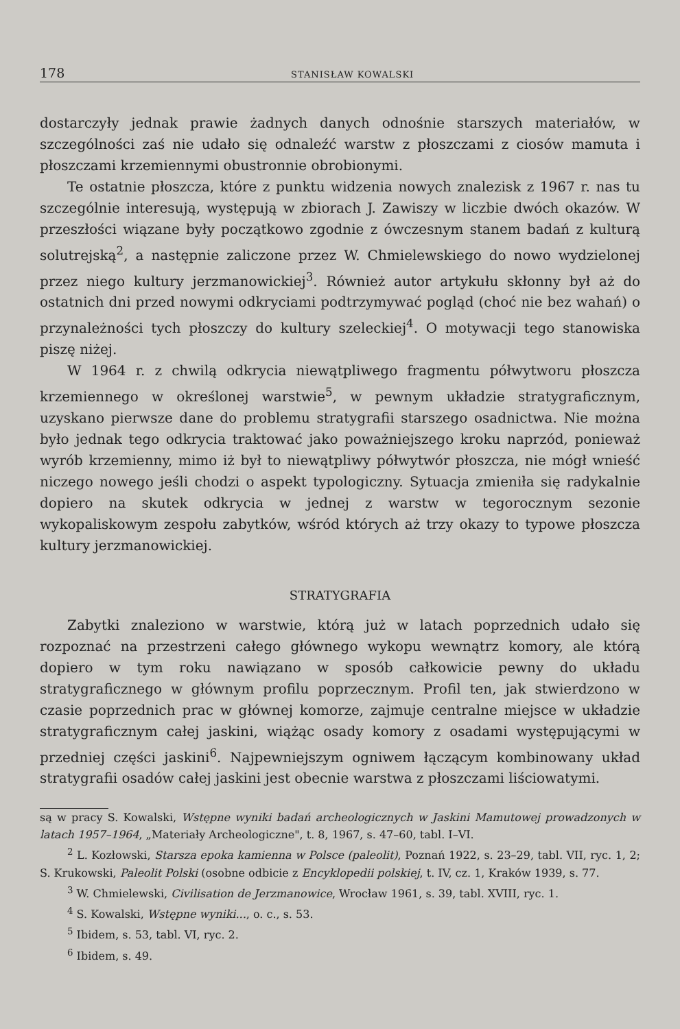178 STANISŁAW KOWALSKI
dostarczyły jednak prawie żadnych danych odnośnie starszych materiałów, w szczególności zaś nie udało się odnaleźć warstw z płoszczami z ciosów mamuta i płoszczami krzemiennymi obustronnie obrobionymi.
Te ostatnie płoszcza, które z punktu widzenia nowych znalezisk z 1967 r. nas tu szczególnie interesują, występują w zbiorach J. Zawiszy w liczbie dwóch okazów. W przeszłości wiązane były początkowo zgodnie z ówczesnym stanem badań z kulturą solutrejską<sup>2</sup>, a następnie zaliczone przez W. Chmielewskiego do nowo wydzielonej przez niego kultury jerzmanowickiej<sup>3</sup>. Również autor artykułu skłonny był aż do ostatnich dni przed nowymi odkryciami podtrzymywać pogląd (choć nie bez wahań) o przynależności tych płoszczy do kultury szeleckiej<sup>4</sup>. O motywacji tego stanowiska piszę niżej.
W 1964 r. z chwilą odkrycia niewątpliwego fragmentu półwytworu płoszcza krzemiennego w określonej warstwie<sup>5</sup>, w pewnym układzie stratygraficznym, uzyskano pierwsze dane do problemu stratygrafii starszego osadnictwa. Nie można było jednak tego odkrycia traktować jako poważniejszego kroku naprzód, ponieważ wyrób krzemienny, mimo iż był to niewątpliwy półwytwór płoszcza, nie mógł wnieść niczego nowego jeśli chodzi o aspekt typologiczny. Sytuacja zmieniła się radykalnie dopiero na skutek odkrycia w jednej z warstw w tegorocznym sezonie wykopaliskowym zespołu zabytków, wśród których aż trzy okazy to typowe płoszcza kultury jerzmanowickiej.
STRATYGRAFIA
Zabytki znaleziono w warstwie, którą już w latach poprzednich udało się rozpoznać na przestrzeni całego głównego wykopu wewnątrz komory, ale którą dopiero w tym roku nawiązano w sposób całkowicie pewny do układu stratygraficznego w głównym profilu poprzecznym. Profil ten, jak stwierdzono w czasie poprzednich prac w głównej komorze, zajmuje centralne miejsce w układzie stratygraficznym całej jaskini, wiążąc osady komory z osadami występującymi w przedniej części jaskini<sup>6</sup>. Najpewniejszym ogniwem łączącym kombinowany układ stratygrafii osadów całej jaskini jest obecnie warstwa z płoszczami liściowatymi.
są w pracy S. Kowalski, Wstępne wyniki badań archeologicznych w Jaskini Mamutowej prowadzonych w latach 1957–1964, „Materiały Archeologiczne", t. 8, 1967, s. 47–60, tabl. I–VI.
<sup>2</sup> L. Kozłowski, Starsza epoka kamienna w Polsce (paleolit), Poznań 1922, s. 23–29, tabl. VII, ryc. 1, 2; S. Krukowski, Paleolit Polski (osobne odbicie z Encyklopedii polskiej, t. IV, cz. 1, Kraków 1939, s. 77.
<sup>3</sup> W. Chmielewski, Civilisation de Jerzmanowice, Wrocław 1961, s. 39, tabl. XVIII, ryc. 1.
<sup>4</sup> S. Kowalski, Wstępne wyniki..., o. c., s. 53.
<sup>5</sup> Ibidem, s. 53, tabl. VI, ryc. 2.
<sup>6</sup> Ibidem, s. 49.